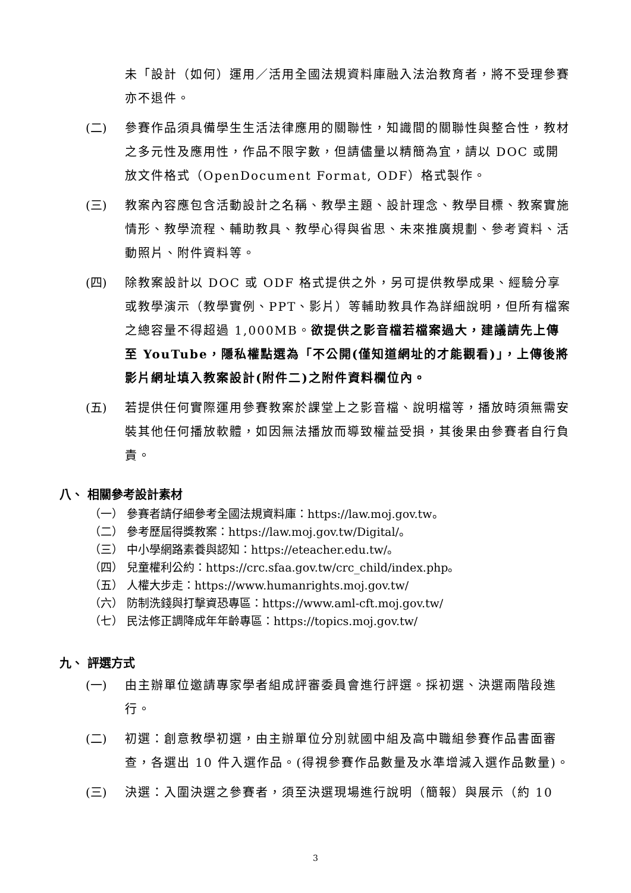未「設計（如何）運用／活用全國法規資料庫融入法治教育者，將不受理參賽亦不退件。
(二) 參賽作品須具備學生生活法律應用的關聯性，知識間的關聯性與整合性，教材之多元性及應用性，作品不限字數，但請儘量以精簡為宜，請以 DOC 或開放文件格式（OpenDocument Format, ODF）格式製作。
(三) 教案內容應包含活動設計之名稱、教學主題、設計理念、教學目標、教案實施情形、教學流程、輔助教具、教學心得與省思、未來推廣規劃、參考資料、活動照片、附件資料等。
(四) 除教案設計以 DOC 或 ODF 格式提供之外，另可提供教學成果、經驗分享或教學演示（教學實例、PPT、影片）等輔助教具作為詳細說明，但所有檔案之總容量不得超過 1,000MB。欲提供之影音檔若檔案過大，建議請先上傳至 YouTube，隱私權點選為「不公開(僅知道網址的才能觀看)」，上傳後將影片網址填入教案設計(附件二)之附件資料欄位內。
(五) 若提供任何實際運用參賽教案於課堂上之影音檔、說明檔等，播放時須無需安裝其他任何播放軟體，如因無法播放而導致權益受損，其後果由參賽者自行負責。
八、 相關參考設計素材
（一） 參賽者請仔細參考全國法規資料庫：https://law.moj.gov.tw。
（二） 參考歷屆得獎教案：https://law.moj.gov.tw/Digital/。
（三） 中小學網路素養與認知：https://eteacher.edu.tw/。
（四） 兒童權利公約：https://crc.sfaa.gov.tw/crc_child/index.php。
（五） 人權大步走：https://www.humanrights.moj.gov.tw/
（六） 防制洗錢與打擊資恐專區：https://www.aml-cft.moj.gov.tw/
（七） 民法修正調降成年年齡專區：https://topics.moj.gov.tw/
九、 評選方式
(一) 由主辦單位邀請專家學者組成評審委員會進行評選。採初選、決選兩階段進行。
(二) 初選：創意教學初選，由主辦單位分別就國中組及高中職組參賽作品書面審查，各選出 10 件入選作品。(得視參賽作品數量及水準增減入選作品數量)。
(三) 決選：入圍決選之參賽者，須至決選現場進行說明（簡報）與展示（約 10
3